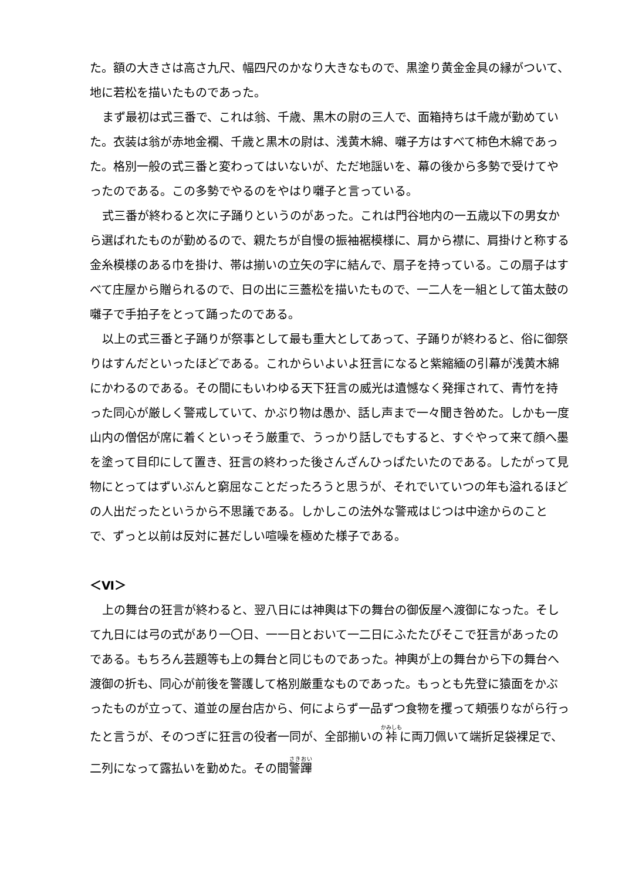た。額の大きさは高さ九尺、幅四尺のかなり大きなもので、黒塗り黄金金具の縁がついて、地に若松を描いたものであった。
まず最初は式三番で、これは翁、千歳、黒木の尉の三人で、面箱持ちは千歳が勤めていた。衣装は翁が赤地金襴、千歳と黒木の尉は、浅黄木綿、囃子方はすべて柿色木綿であった。格別一般の式三番と変わってはいないが、ただ地謡いを、幕の後から多勢で受けてやったのである。この多勢でやるのをやはり囃子と言っている。
式三番が終わると次に子踊りというのがあった。これは門谷地内の一五歳以下の男女から選ばれたものが勤めるので、親たちが自慢の振袖裾模様に、肩から襟に、肩掛けと称する金糸模様のある巾を掛け、帯は揃いの立矢の字に結んで、扇子を持っている。この扇子はすべて庄屋から贈られるので、日の出に三蓋松を描いたもので、一二人を一組として笛太鼓の囃子で手拍子をとって踊ったのである。
以上の式三番と子踊りが祭事として最も重大としてあって、子踊りが終わると、俗に御祭りはすんだといったほどである。これからいよいよ狂言になると紫縮緬の引幕が浅黄木綿にかわるのである。その間にもいわゆる天下狂言の威光は遺憾なく発揮されて、青竹を持った同心が厳しく警戒していて、かぶり物は愚か、話し声まで一々聞き咎めた。しかも一度山内の僧侶が席に着くといっそう厳重で、うっかり話しでもすると、すぐやって来て顔へ墨を塗って目印にして置き、狂言の終わった後さんざんひっぱたいたのである。したがって見物にとってはずいぶんと窮屈なことだったろうと思うが、それでいていつの年も溢れるほどの人出だったというから不思議である。しかしこの法外な警戒はじつは中途からのことで、ずっと以前は反対に甚だしい喧噪を極めた様子である。
＜Ⅵ＞
上の舞台の狂言が終わると、翌八日には神輿は下の舞台の御仮屋へ渡御になった。そして九日には弓の式があり一〇日、一一日とおいて一二日にふたたびそこで狂言があったのである。もちろん芸題等も上の舞台と同じものであった。神輿が上の舞台から下の舞台へ渡御の折も、同心が前後を警護して格別厳重なものであった。もっとも先登に猿面をかぶったものが立って、道並の屋台店から、何によらず一品ずつ食物を攫って頬張りながら行ったと言うが、そのつぎに狂言の役者一同が、全部揃いの裃に両刀佩いて端折足袋裸足で、二列になって露払いを勤めた。その間警蹕